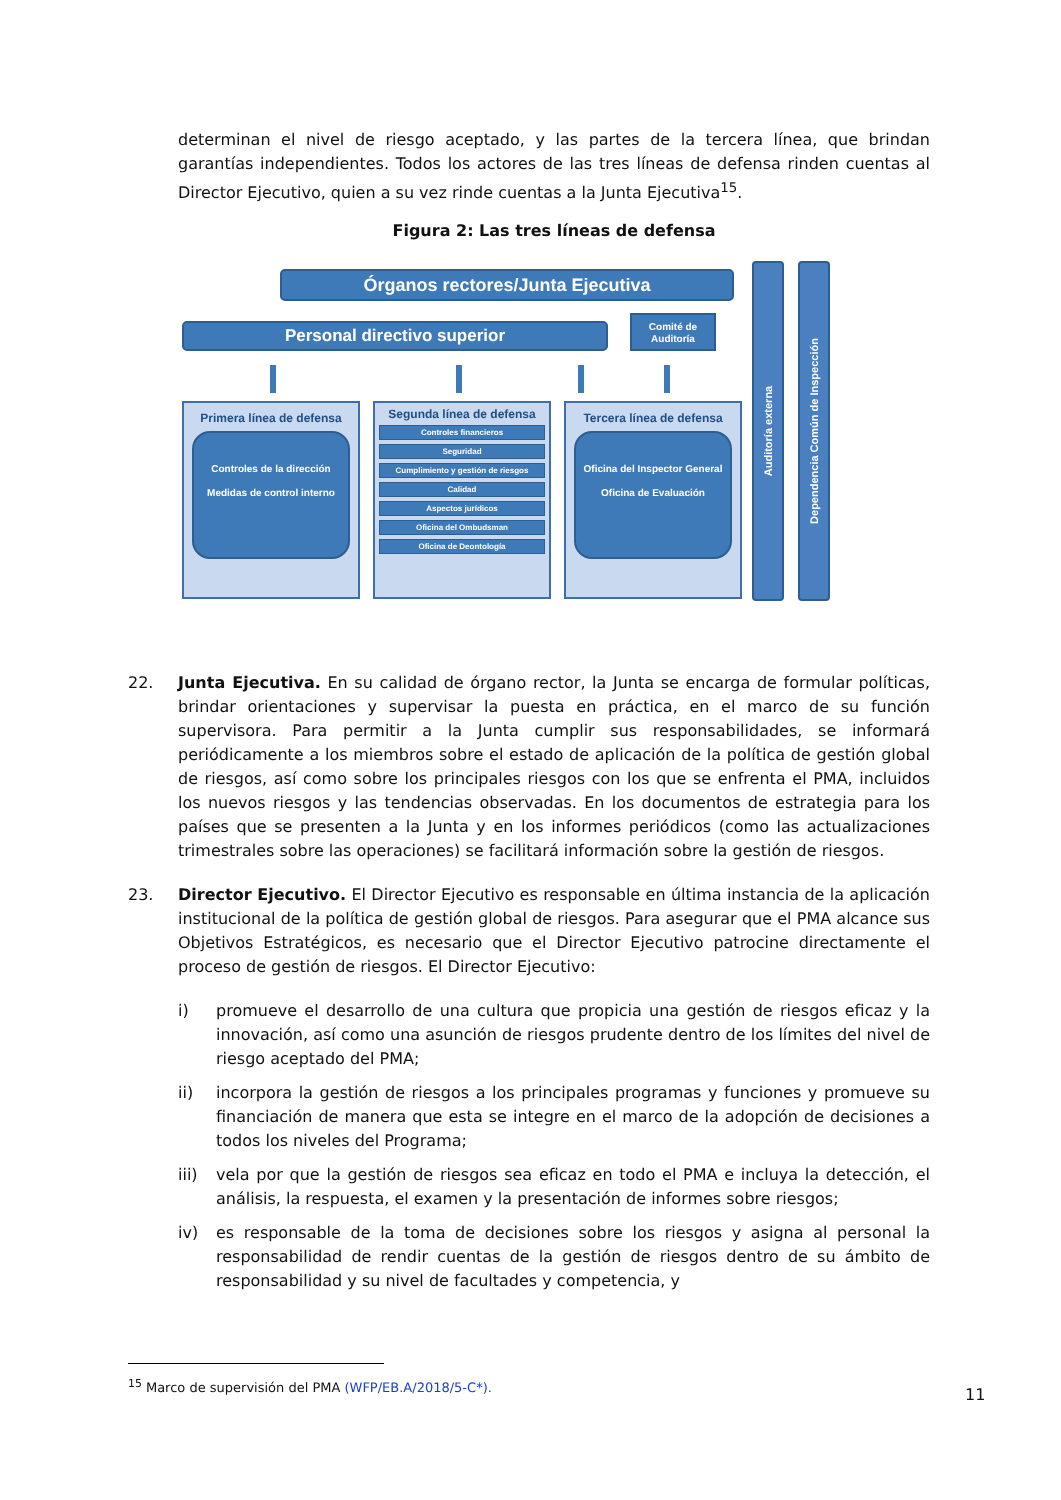determinan el nivel de riesgo aceptado, y las partes de la tercera línea, que brindan garantías independientes. Todos los actores de las tres líneas de defensa rinden cuentas al Director Ejecutivo, quien a su vez rinde cuentas a la Junta Ejecutiva<sup>15</sup>.
Figura 2: Las tres líneas de defensa
Órganos rectores/Junta Ejecutiva
Personal directivo superior
Comité de Auditoría
Primera línea de defensa
Controles de la dirección
Medidas de control interno
Segunda línea de defensa
Controles financieros
Seguridad
Cumplimiento y gestión de riesgos
Calidad
Aspectos jurídicos
Oficina del Ombudsman
Oficina de Deontología
Tercera línea de defensa
Oficina del Inspector General
Oficina de Evaluación
Auditoría externa
Dependencia Común de Inspección
22. Junta Ejecutiva. En su calidad de órgano rector, la Junta se encarga de formular políticas, brindar orientaciones y supervisar la puesta en práctica, en el marco de su función supervisora. Para permitir a la Junta cumplir sus responsabilidades, se informará periódicamente a los miembros sobre el estado de aplicación de la política de gestión global de riesgos, así como sobre los principales riesgos con los que se enfrenta el PMA, incluidos los nuevos riesgos y las tendencias observadas. En los documentos de estrategia para los países que se presenten a la Junta y en los informes periódicos (como las actualizaciones trimestrales sobre las operaciones) se facilitará información sobre la gestión de riesgos.
23. Director Ejecutivo. El Director Ejecutivo es responsable en última instancia de la aplicación institucional de la política de gestión global de riesgos. Para asegurar que el PMA alcance sus Objetivos Estratégicos, es necesario que el Director Ejecutivo patrocine directamente el proceso de gestión de riesgos. El Director Ejecutivo:
i) promueve el desarrollo de una cultura que propicia una gestión de riesgos eficaz y la innovación, así como una asunción de riesgos prudente dentro de los límites del nivel de riesgo aceptado del PMA;
ii) incorpora la gestión de riesgos a los principales programas y funciones y promueve su financiación de manera que esta se integre en el marco de la adopción de decisiones a todos los niveles del Programa;
iii)
vela por que la gestión de riesgos sea eficaz en todo el PMA e incluya la detección, el análisis, la respuesta, el examen y la presentación de informes sobre riesgos;
iv) es responsable de la toma de decisiones sobre los riesgos y asigna al personal la responsabilidad de rendir cuentas de la gestión de riesgos dentro de su ámbito de responsabilidad y su nivel de facultades y competencia, y
<sup>15</sup> Marco de supervisión del PMA (WFP/EB.A/2018/5-C*).
11